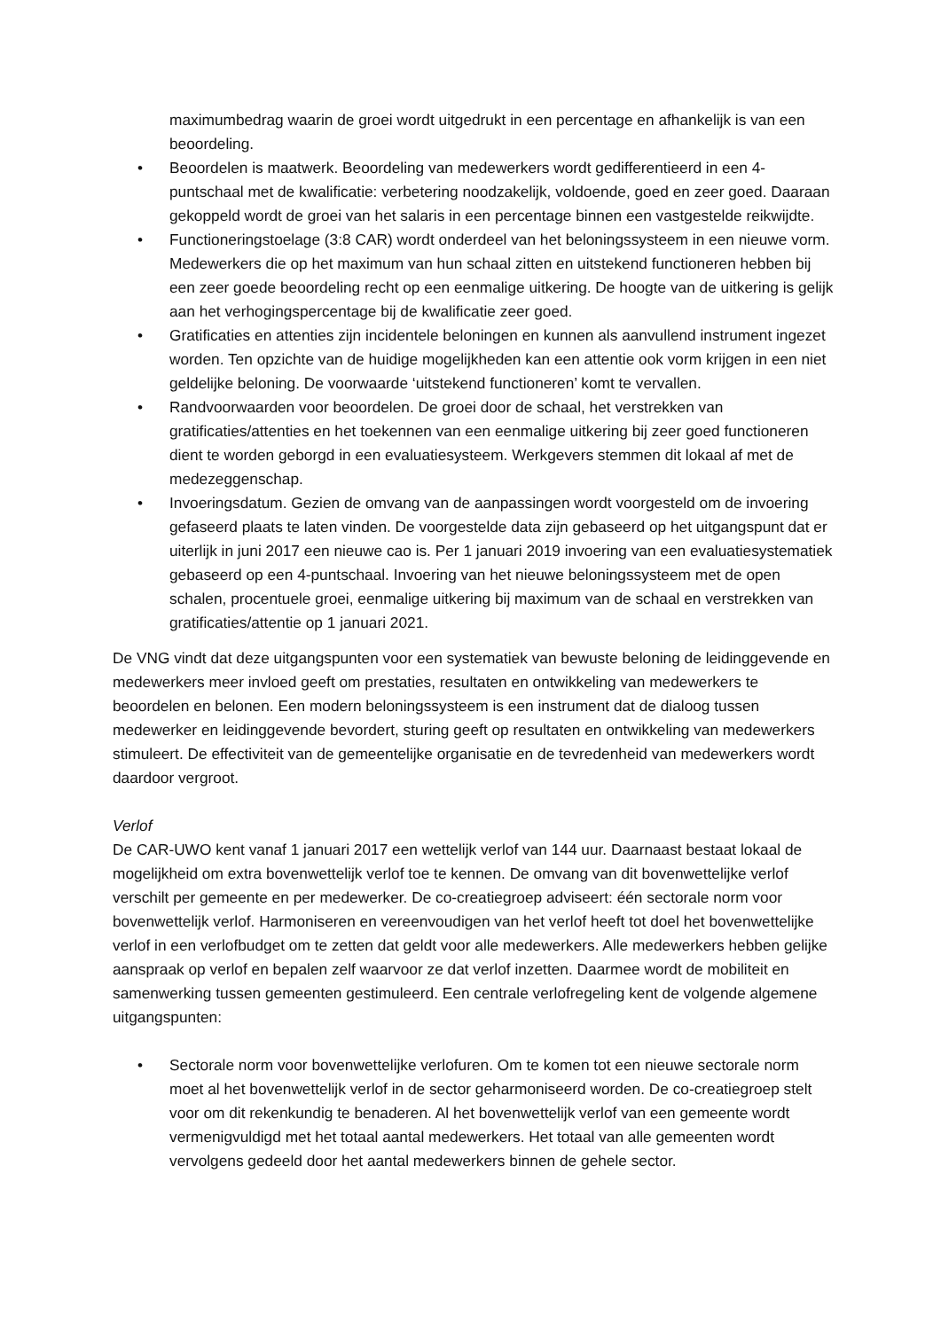maximumbedrag waarin de groei wordt uitgedrukt in een percentage en afhankelijk is van een beoordeling.
• Beoordelen is maatwerk. Beoordeling van medewerkers wordt gedifferentieerd in een 4-puntschaal met de kwalificatie: verbetering noodzakelijk, voldoende, goed en zeer goed. Daaraan gekoppeld wordt de groei van het salaris in een percentage binnen een vastgestelde reikwijdte.
• Functioneringstoelage (3:8 CAR) wordt onderdeel van het beloningssysteem in een nieuwe vorm. Medewerkers die op het maximum van hun schaal zitten en uitstekend functioneren hebben bij een zeer goede beoordeling recht op een eenmalige uitkering. De hoogte van de uitkering is gelijk aan het verhogingspercentage bij de kwalificatie zeer goed.
• Gratificaties en attenties zijn incidentele beloningen en kunnen als aanvullend instrument ingezet worden. Ten opzichte van de huidige mogelijkheden kan een attentie ook vorm krijgen in een niet geldelijke beloning. De voorwaarde ‘uitstekend functioneren’ komt te vervallen.
• Randvoorwaarden voor beoordelen. De groei door de schaal, het verstrekken van gratificaties/attenties en het toekennen van een eenmalige uitkering bij zeer goed functioneren dient te worden geborgd in een evaluatiesysteem. Werkgevers stemmen dit lokaal af met de medezeggenschap.
• Invoeringsdatum. Gezien de omvang van de aanpassingen wordt voorgesteld om de invoering gefaseerd plaats te laten vinden. De voorgestelde data zijn gebaseerd op het uitgangspunt dat er uiterlijk in juni 2017 een nieuwe cao is. Per 1 januari 2019 invoering van een evaluatiesystematiek gebaseerd op een 4-puntschaal. Invoering van het nieuwe beloningssysteem met de open schalen, procentuele groei, eenmalige uitkering bij maximum van de schaal en verstrekken van gratificaties/attentie op 1 januari 2021.
De VNG vindt dat deze uitgangspunten voor een systematiek van bewuste beloning de leidinggevende en medewerkers meer invloed geeft om prestaties, resultaten en ontwikkeling van medewerkers te beoordelen en belonen. Een modern beloningssysteem is een instrument dat de dialoog tussen medewerker en leidinggevende bevordert, sturing geeft op resultaten en ontwikkeling van medewerkers stimuleert. De effectiviteit van de gemeentelijke organisatie en de tevredenheid van medewerkers wordt daardoor vergroot.
Verlof
De CAR-UWO kent vanaf 1 januari 2017 een wettelijk verlof van 144 uur. Daarnaast bestaat lokaal de mogelijkheid om extra bovenwettelijk verlof toe te kennen. De omvang van dit bovenwettelijke verlof verschilt per gemeente en per medewerker. De co-creatiegroep adviseert: één sectorale norm voor bovenwettelijk verlof. Harmoniseren en vereenvoudigen van het verlof heeft tot doel het bovenwettelijke verlof in een verlofbudget om te zetten dat geldt voor alle medewerkers. Alle medewerkers hebben gelijke aanspraak op verlof en bepalen zelf waarvoor ze dat verlof inzetten. Daarmee wordt de mobiliteit en samenwerking tussen gemeenten gestimuleerd. Een centrale verlofregeling kent de volgende algemene uitgangspunten:
• Sectorale norm voor bovenwettelijke verlofuren. Om te komen tot een nieuwe sectorale norm moet al het bovenwettelijk verlof in de sector geharmoniseerd worden. De co-creatiegroep stelt voor om dit rekenkundig te benaderen. Al het bovenwettelijk verlof van een gemeente wordt vermenigvuldigd met het totaal aantal medewerkers. Het totaal van alle gemeenten wordt vervolgens gedeeld door het aantal medewerkers binnen de gehele sector.